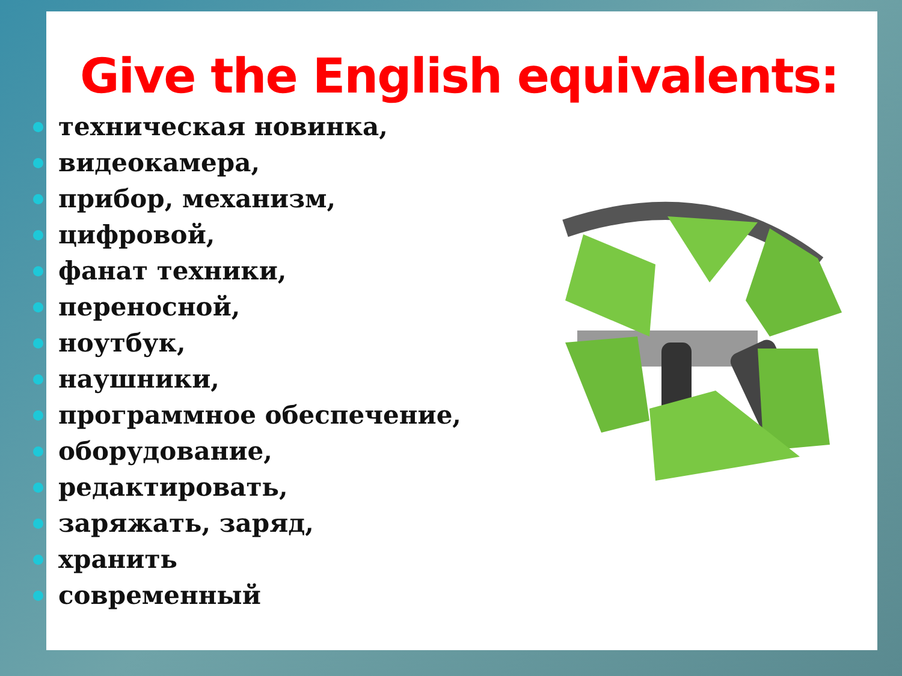Give the English equivalents:
техническая новинка,
видеокамера,
прибор, механизм,
цифровой,
фанат техники,
переносной,
ноутбук,
наушники,
программное обеспечение,
оборудование,
редактировать,
заряжать, заряд,
хранить
современный